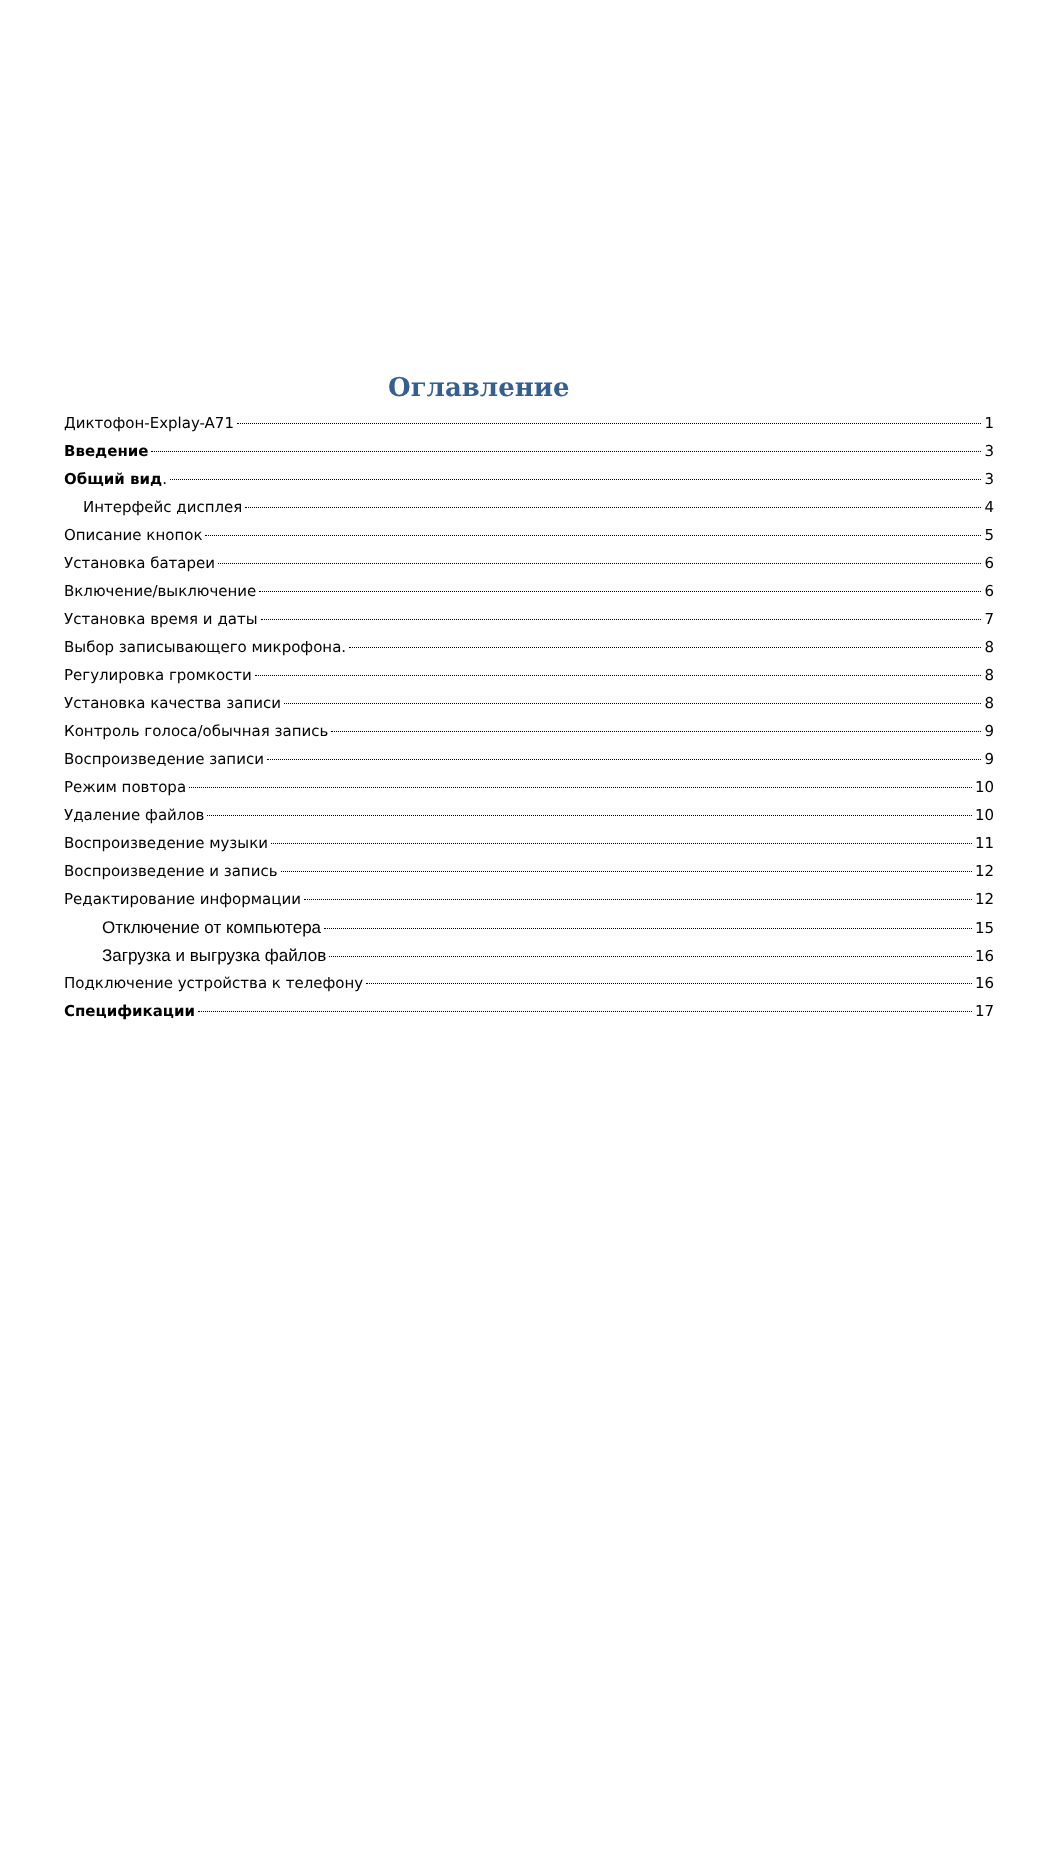Оглавление
Диктофон-Explay-A71 1
Введение 3
Общий вид. 3
Интерфейс дисплея 4
Описание кнопок 5
Установка батареи 6
Включение/выключение 6
Установка время и даты 7
Выбор записывающего микрофона. 8
Регулировка громкости 8
Установка качества записи 8
Контроль голоса/обычная запись 9
Воспроизведение записи 9
Режим повтора 10
Удаление файлов 10
Воспроизведение музыки 11
Воспроизведение и запись 12
Редактирование информации 12
Отключение от компьютера 15
Загрузка и выгрузка файлов 16
Подключение устройства к телефону 16
Спецификации 17